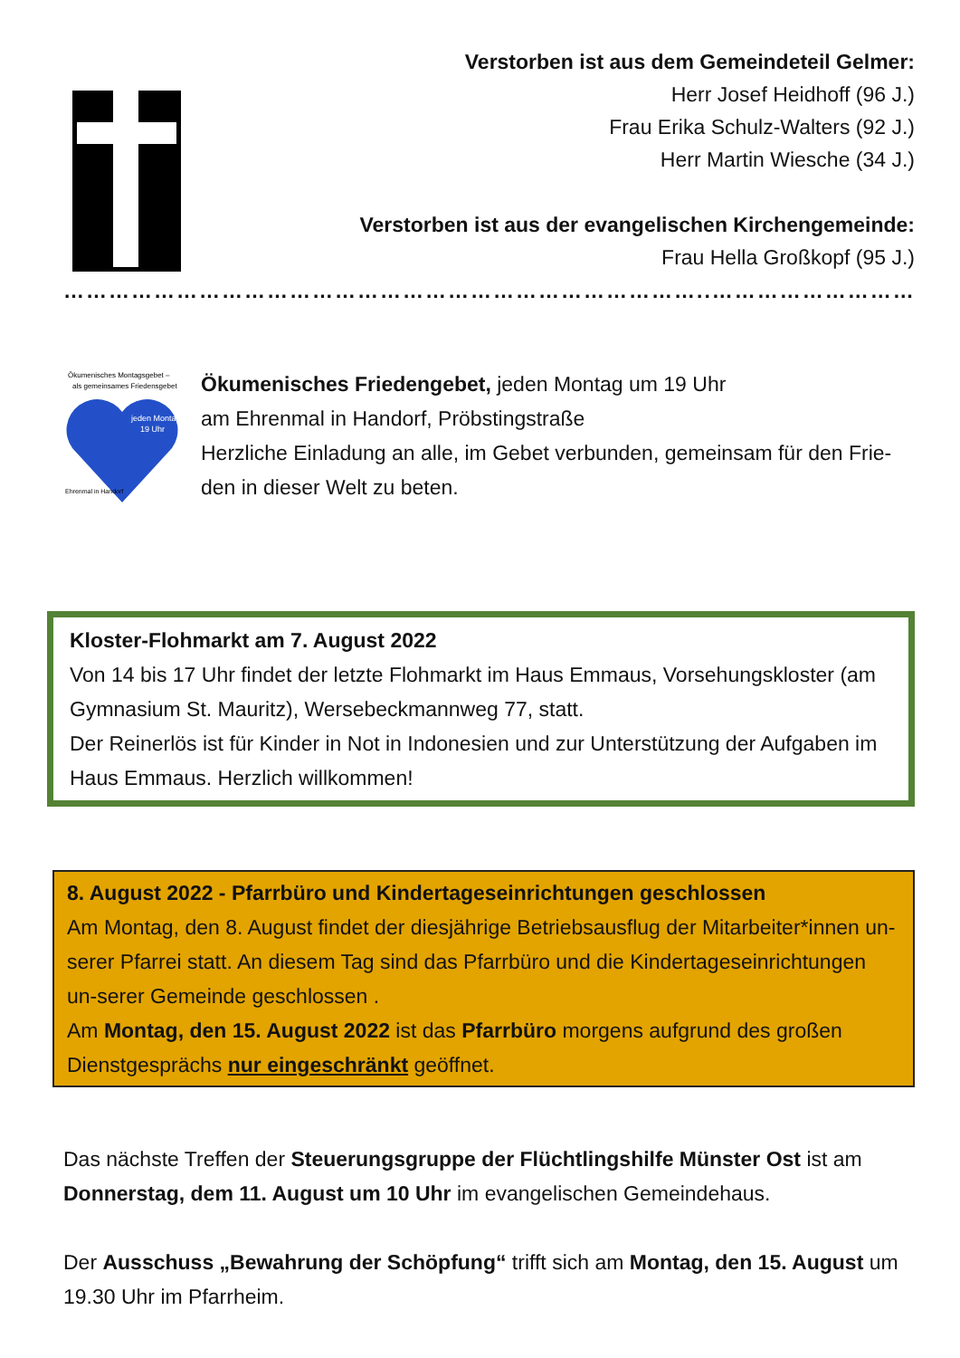Verstorben ist aus dem Gemeindeteil Gelmer:
Herr Josef Heidhoff (96 J.)
Frau Erika Schulz-Walters (92 J.)
Herr Martin Wiesche (34 J.)
Verstorben ist aus der evangelischen Kirchengemeinde:
Frau Hella Großkopf (95 J.)
…………………………………………………………………………..………………………..
Ökumenisches Montagsgebet –
als gemeinsames Friedensgebet
jeden Montag
19 Uhr
Ehrenmal in Handorf
Ökumenisches Friedengebet, jeden Montag um 19 Uhr
am Ehrenmal in Handorf, Pröbstingstraße
Herzliche Einladung an alle, im Gebet verbunden, gemeinsam für den Frie-den in dieser Welt zu beten.
Kloster-Flohmarkt am 7. August 2022
Von 14 bis 17 Uhr findet der letzte Flohmarkt im Haus Emmaus, Vorsehungskloster (am Gymnasium St. Mauritz), Wersebeckmannweg 77, statt.
Der Reinerlös ist für Kinder in Not in Indonesien und zur Unterstützung der Aufgaben im Haus Emmaus. Herzlich willkommen!
8. August 2022 - Pfarrbüro und Kindertageseinrichtungen geschlossen
Am Montag, den 8. August findet der diesjährige Betriebsausflug der Mitarbeiter*innen un-serer Pfarrei statt. An diesem Tag sind das Pfarrbüro und die Kindertageseinrichtungen un-serer Gemeinde geschlossen .
Am Montag, den 15. August 2022 ist das Pfarrbüro morgens aufgrund des großen Dienstgesprächs nur eingeschränkt geöffnet.
Das nächste Treffen der Steuerungsgruppe der Flüchtlingshilfe Münster Ost ist am Donnerstag, dem 11. August um 10 Uhr im evangelischen Gemeindehaus.
Der Ausschuss „Bewahrung der Schöpfung“ trifft sich am Montag, den 15. August um 19.30 Uhr im Pfarrheim.